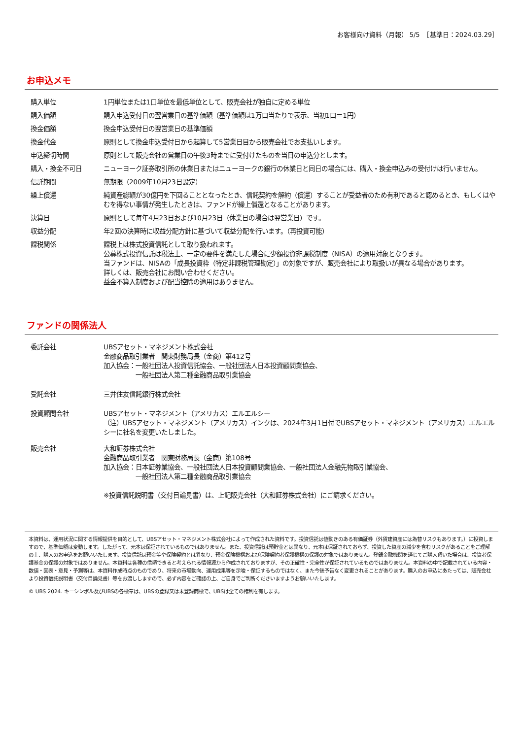お客様向け資料（月報） 5/5　［基準日：2024.03.29］
お申込メモ
| 購入単位 | 1円単位または1口単位を最低単位として、販売会社が独自に定める単位 |
| 購入価額 | 購入申込受付日の翌営業日の基準価額（基準価額は1万口当たりで表示、当初1口＝1円） |
| 換金価額 | 換金申込受付日の翌営業日の基準価額 |
| 換金代金 | 原則として換金申込受付日から起算して5営業日目から販売会社でお支払いします。 |
| 申込締切時間 | 原則として販売会社の営業日の午後3時までに受付けたものを当日の申込分とします。 |
| 購入・換金不可日 | ニューヨーク証券取引所の休業日またはニューヨークの銀行の休業日と同日の場合には、購入・換金申込みの受付けは行いません。 |
| 信託期間 | 無期限（2009年10月23日設定） |
| 繰上償還 | 純資産総額が30億円を下回ることとなったとき、信託契約を解約（償還）することが受益者のため有利であると認めるとき、もしくはやむを得ない事情が発生したときは、ファンドが繰上償還となることがあります。 |
| 決算日 | 原則として毎年4月23日および10月23日（休業日の場合は翌営業日）です。 |
| 収益分配 | 年2回の決算時に収益分配方針に基づいて収益分配を行います。（再投資可能） |
| 課税関係 | 課税上は株式投資信託として取り扱われます。 公募株式投資信託は税法上、一定の要件を満たした場合に少額投資非課税制度（NISA）の適用対象となります。 当ファンドは、NISAの「成長投資枠（特定非課税管理勘定）」の対象ですが、販売会社により取扱いが異なる場合があります。 詳しくは、販売会社にお問い合わせください。 益金不算入制度および配当控除の適用はありません。 |
ファンドの関係法人
| 委託会社 | UBSアセット・マネジメント株式会社 金融商品取引業者 関東財務局長（金商）第412号 加入協会：一般社団法人投資信託協会、一般社団法人日本投資顧問業協会、 一般社団法人第二種金融商品取引業協会 |
| 受託会社 | 三井住友信託銀行株式会社 |
| 投資顧問会社 | UBSアセット・マネジメント（アメリカス）エルエルシー （注）UBSアセット・マネジメント（アメリカス）インクは、2024年3月1日付でUBSアセット・マネジメント（アメリカス）エルエルシーに社名を変更いたしました。 |
| 販売会社 | 大和証券株式会社 金融商品取引業者 関東財務局長（金商）第108号 加入協会：日本証券業協会、一般社団法人日本投資顧問業協会、一般社団法人金融先物取引業協会、 一般社団法人第二種金融商品取引業協会 ※投資信託説明書（交付目論見書）は、上記販売会社（大和証券株式会社）にご請求ください。 |
本資料は、運用状況に関する情報提供を目的として、UBSアセット・マネジメント株式会社によって作成された資料です。投資信託は値動きのある有価証券（外貨建資産には為替リスクもあります。）に投資しますので、基準価額は変動します。したがって、元本は保証されているものではありません。また、投資信託は預貯金とは異なり、元本は保証されておらず、投資した資産の減少を含むリスクがあることをご理解の上、購入のお申込をお願いいたします。投資信託は預金等や保険契約とは異なり、預金保険機構および保険契約者保護機構の保護の対象ではありません。登録金融機関を通じてご購入頂いた場合は、投資者保護基金の保護の対象ではありません。本資料は各種の信頼できると考えられる情報源から作成されておりますが、その正確性・完全性が保証されているものではありません。本資料の中で記載されている内容・数値・図表・意見・予測等は、本資料作成時点のものであり、将来の市場動向、運用成果等を示唆・保証するものではなく、また今後予告なく変更されることがあります。購入のお申込にあたっては、販売会社より投資信託説明書（交付目論見書）等をお渡ししますので、必ず内容をご確認の上、ご自身でご判断くださいますようお願いいたします。
© UBS 2024. キーシンボル及びUBSの各標章は、UBSの登録又は未登録商標で、UBSは全ての権利を有します。